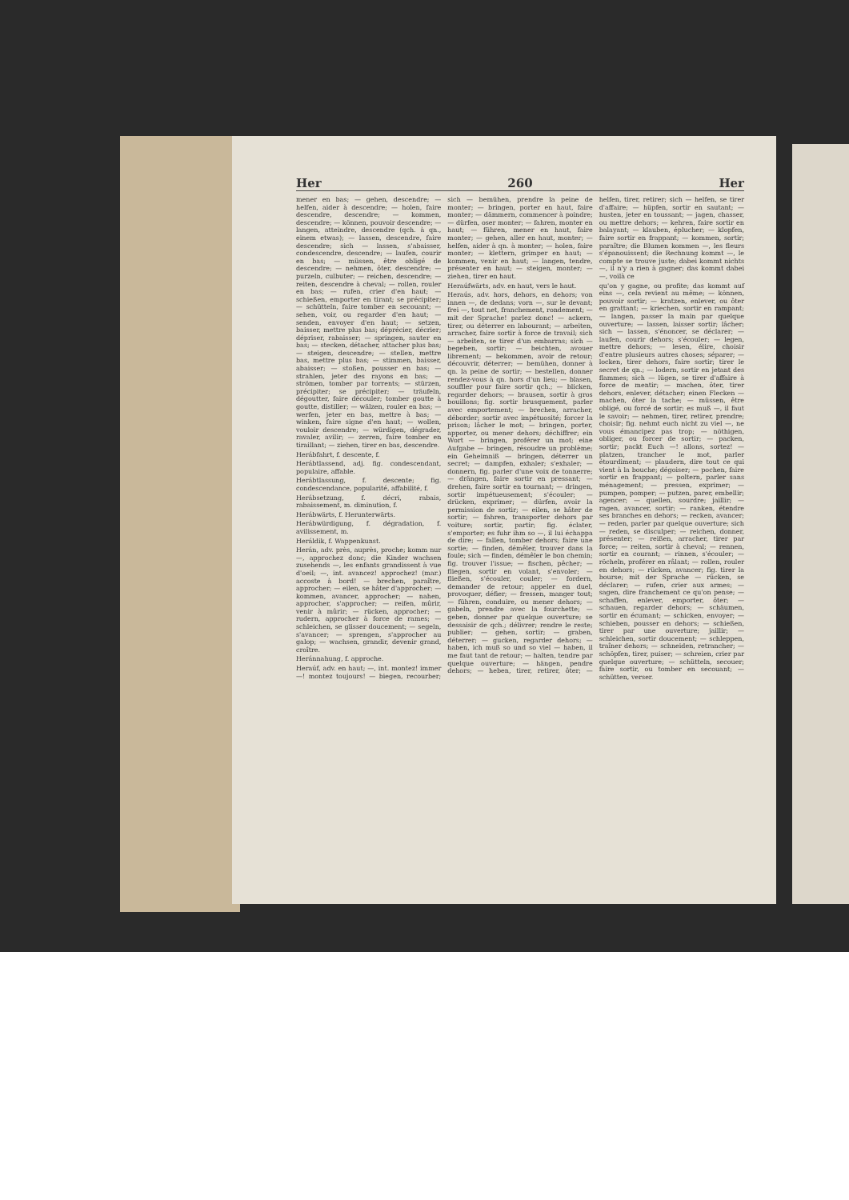Her 260 Her
mener en bas; — gehen, descendre; — helfen, aider à descendre; — holen, faire descendre, descendre; — kommen, descendre; — können, pouvoir descendre; — langen, atteindre, descendre (qch. à qn., einem etwas); — lassen, descendre, faire descendre; sich — lassen, s'abaisser, condescendre, descendre; — laufen, courir en bas; — müssen, être obligé de descendre; — nehmen, ôter, descendre; — purzeln, culbuter; — reichen, descendre; — reiten, descendre à cheval; — rollen, rouler en bas; — rufen, crier d'en haut; — schießen, emporter en tirant; se précipiter; — schütteln, faire tomber en secouant; — sehen, voir, ou regarder d'en haut; — senden, envoyer d'en haut; — setzen, baisser, mettre plus bas; déprécier, décrier; dépriser, rabaisser; — springen, sauter en bas; — stecken, détacher, attacher plus bas; — steigen, descendre; — stellen, mettre bas, mettre plus bas; — stimmen, baisser, abaisser; — stoßen, pousser en bas; — strahlen, jeter des rayons en bas; — strömen, tomber par torrents; — stürzen, précipiter; se précipiter; — träufeln, dégoutter, faire découler; tomber goutte à goutte, distiller; — wälzen, rouler en bas; — werfen, jeter en bas, mettre à bas; — winken, faire signe d'en haut; — wollen, vouloir descendre; — würdigen, dégrader, ravaler, avilir; — zerren, faire tomber en tiraillant; — ziehen, tirer en bas, descendre.
Herábfahrt, f. descente, f.
Herábtlassend, adj. fig. condescendant, populaire, affable.
Herábtlassung, f. descente; fig. condescendance, popularité, affabilité, f.
Herábsetzung, f. décri, rabais, rabaissement, m. diminution, f.
Herábwärts, f. Herunterwärts.
Herábwürdigung, f. dégradation, f. avilissement, m.
Heráldik, f. Wappenkunst.
Herán, adv. près, auprès, proche; komm nur —, approchez donc; die Kinder wachsen zusehends —, les enfants grandissent à vue d'oeil; —, int. avancez! approchez! (mar.) accoste à bord! — brechen, paraître, approcher; — eilen, se hâter d'approcher; — kommen, avancer, approcher; — nahen, approcher, s'approcher; — reifen, mûrir, venir à mûrir; — rücken, approcher; — rudern, approcher à force de rames; — schleichen, se glisser doucement; — segeln, s'avancer; — sprengen, s'approcher au galop; — wachsen, grandir, devenir grand, croître.
Heránnahung, f. approche.
Heraúf, adv. en haut; —, int. montez! immer —! montez toujours! — biegen, recourber; sich — bemühen, prendre la peine de monter; — bringen, porter en haut, faire monter; — dämmern, commencer à poindre; — dürfen, oser monter; — fahren, monter en haut; — führen, mener en haut, faire monter; — gehen, aller en haut, monter; — helfen, aider à qn. à monter; — holen, faire monter; — klettern, grimper en haut; — kommen, venir en haut; — langen, tendre, présenter en haut; — steigen, monter; — ziehen, tirer en haut.
Heraúfwärts, adv. en haut, vers le haut.
Heraús, adv. hors, dehors, en dehors; von innen —, de dedans; vorn —, sur le devant; frei —, tout net, franchement, rondement; — mit der Sprache! parlez donc! — ackern, tirer, ou déterrer en labourant; — arbeiten, arracher, faire sortir à force de travail; sich — arbeiten, se tirer d'un embarras; sich — begeben, sortir; — beichten, avouer librement; — bekommen, avoir de retour; découvrir, déterrer; — bemühen, donner à qn. la peine de sortir; — bestellen, donner rendez-vous à qn. hors d'un lieu; — blasen, souffler pour faire sortir qch.; — blicken, regarder dehors; — brausen, sortir à gros bouillons; fig. sortir brusquement, parler avec emportement; — brechen, arracher, déborder; sortir avec impétuosité; forcer la prison; lâcher le mot; — bringen, porter, apporter, ou mener dehors; déchiffrer; ein Wort — bringen, proférer un mot; eine Aufgabe — bringen, résoudre un problème; ein Geheimniß — bringen, déterrer un secret; — dampfen, exhaler; s'exhaler; — donnern, fig. parler d'une voix de tonnerre; — drängen, faire sortir en pressant; — drehen, faire sortir en tournant; — dringen, sortir impétueusement; s'écouler; — drücken, exprimer; — dürfen, avoir la permission de sortir; — eilen, se hâter de sortir; — fahren, transporter dehors par voiture; sortir, partir; fig. éclater, s'emporter; es fuhr ihm so —, il lui échappa de dire; — fallen, tomber dehors; faire une sortie; — finden, démêler, trouver dans la foule; sich — finden, démêler le bon chemin; fig. trouver l'issue; — fischen, pêcher; — fliegen, sortir en volant, s'envoler; — fließen, s'écouler, couler; — fordern, demander de retour; appeler en duel, provoquer, défier; — fressen, manger tout; — führen, conduire, ou mener dehors; — gabeln, prendre avec la fourchette; — geben, donner par quelque ouverture; se dessaisir de qch.; délivrer; rendre le reste; publier; — gehen, sortir; — graben, déterrer; — gucken, regarder dehors; — haben, ich muß so und so viel — haben, il me faut tant de retour; — halten, tendre par quelque ouverture; — hängen, pendre dehors; — heben, tirer, retirer, ôter; — helfen, tirer, retirer; sich — helfen, se tirer d'affaire; — hüpfen, sortir en sautant; — husten, jeter en toussant; — jagen, chasser, ou mettre dehors; — kehren, faire sortir en balayant; — klauben, éplucher; — klopfen, faire sortir en frappant; — kommen, sortir; paraître; die Blumen kommen —, les fleurs s'épanouissent; die Rechnung kommt —, le compte se trouve juste; dabei kommt nichts —, il n'y a rien à gagner; das kommt dabei —, voilà ce
qu'on y gagne, ou profite; das kommt auf eins —, cela revient au même; — können, pouvoir sortir; — kratzen, enlever, ou ôter en grattant; — kriechen, sortir en rampant; — langen, passer la main par quelque ouverture; — lassen, laisser sortir; lâcher; sich — lassen, s'énoncer, se déclarer; — laufen, courir dehors; s'écouler; — legen, mettre dehors; — lesen, élire, choisir d'entre plusieurs autres choses; séparer; — locken, tirer dehors, faire sortir; tirer le secret de qn.; — lodern, sortir en jetant des flammes; sich — lügen, se tirer d'affaire à force de mentir; — machen, ôter, tirer dehors, enlever, détacher; einen Flecken — machen, ôter la tache; — müssen, être obligé, ou forcé de sortir; es muß —, il faut le savoir; — nehmen, tirer, retirer, prendre; choisir; fig. nehmt euch nicht zu viel —, ne vous émancipez pas trop; — nöthigen, obliger, ou forcer de sortir; — packen, sortir; packt Euch —! allons, sortez! — platzen, trancher le mot, parler étourdiment; — plaudern, dire tout ce qui vient à la bouche; dégoiser; — pochen, faire sortir en frappant; — poltern, parler sans ménagement; — pressen, exprimer; — pumpen, pomper; — putzen, parer, embellir; agencer; — quellen, sourdre; jaillir; — ragen, avancer, sortir; — ranken, étendre ses branches en dehors; — recken, avancer; — reden, parler par quelque ouverture; sich — reden, se disculper; — reichen, donner, présenter; — reißen, arracher, tirer par force; — reiten, sortir à cheval; — rennen, sortir en courant; — rinnen, s'écouler; — röcheln, proférer en râlant; — rollen, rouler en dehors; — rücken, avancer; fig. tirer la bourse; mit der Sprache — rücken, se déclarer; — rufen, crier aux armes; — sagen, dire franchement ce qu'on pense; — schaffen, enlever, emporter, ôter; — schauen, regarder dehors; — schäumen, sortir en écumant; — schicken, envoyer; — schieben, pousser en dehors; — schießen, tirer par une ouverture; jaillir; — schleichen, sortir doucement; — schleppen, traîner dehors; — schneiden, retrancher; — schöpfen, tirer, puiser; — schreien, crier par quelque ouverture; — schütteln, secouer; faire sortir, ou tomber en secouant; — schütten, verser.